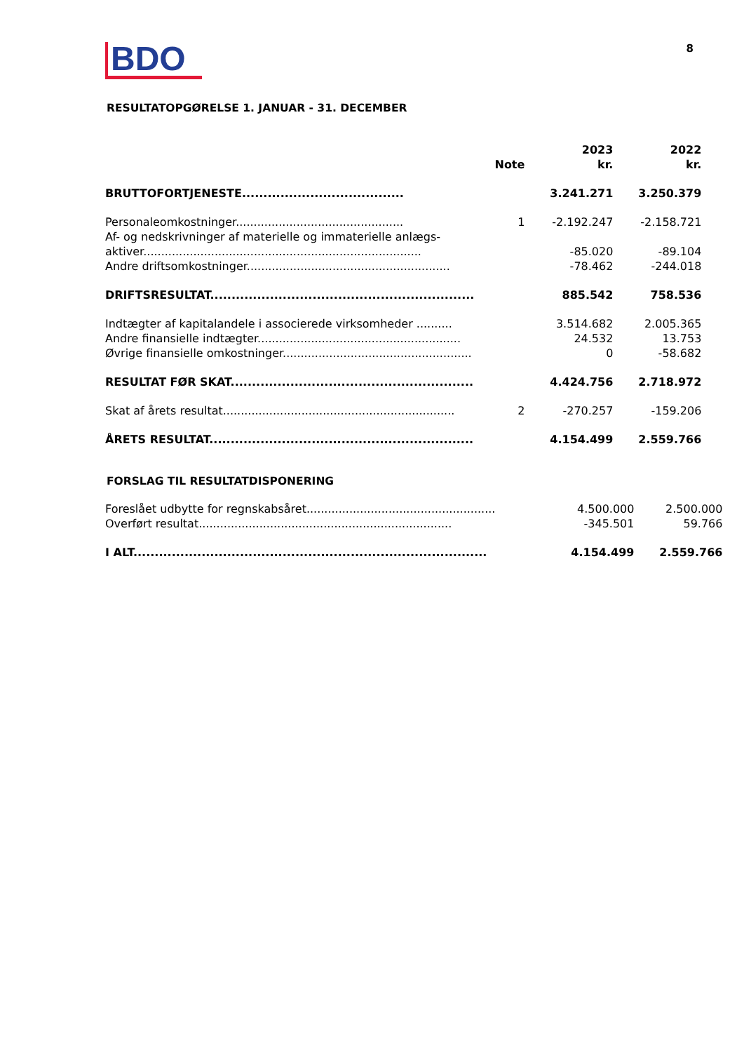BDO
8
RESULTATOPGØRELSE 1. JANUAR - 31. DECEMBER
| | Note | 2023 kr. | 2022 kr. |
| --- | --- | --- | --- |
| BRUTTOFORTJENESTE...................................... | | 3.241.271 | 3.250.379 |
| Personaleomkostninger............................................... | 1 | -2.192.247 | -2.158.721 |
| Af- og nedskrivninger af materielle og immaterielle anlægs- | | | |
| aktiver.............................................................................. | | -85.020 | -89.104 |
| Andre driftsomkostninger......................................................... | | -78.462 | -244.018 |
| DRIFTSRESULTAT.............................................................. | | 885.542 | 758.536 |
| Indtægter af kapitalandele i associerede virksomheder .......... | | 3.514.682 | 2.005.365 |
| Andre finansielle indtægter......................................................... | | 24.532 | 13.753 |
| Øvrige finansielle omkostninger..................................................... | | 0 | -58.682 |
| RESULTAT FØR SKAT......................................................... | | 4.424.756 | 2.718.972 |
| Skat af årets resultat................................................................. | 2 | -270.257 | -159.206 |
| ÅRETS RESULTAT.............................................................. | | 4.154.499 | 2.559.766 |
FORSLAG TIL RESULTATDISPONERING
| Foreslået udbytte for regnskabsåret..................................................... | | 4.500.000 | 2.500.000 |
| Overført resultat....................................................................... | | -345.501 | 59.766 |
| I ALT................................................................................... | | 4.154.499 | 2.559.766 |